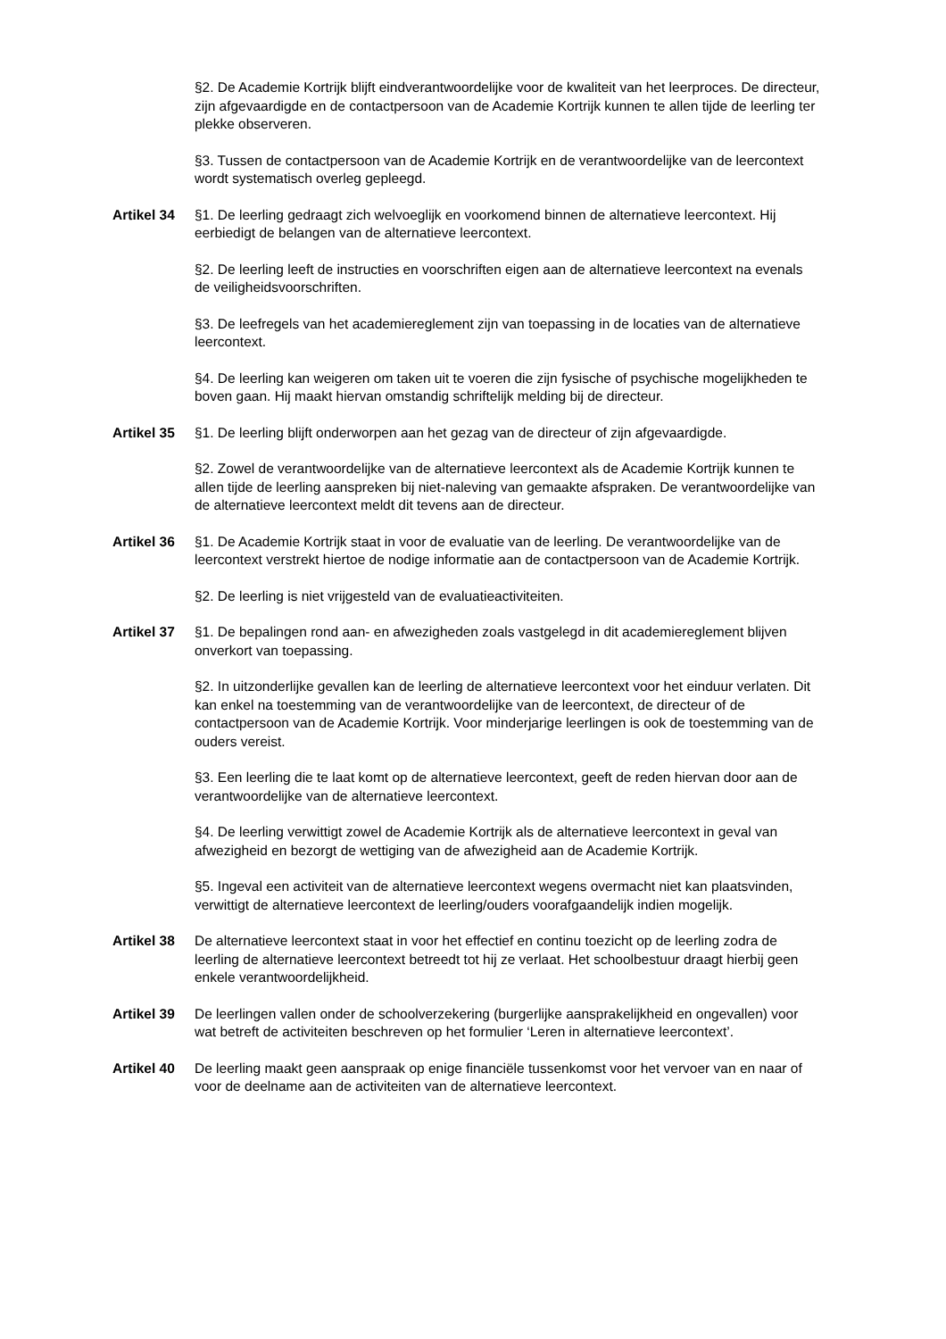§2. De Academie Kortrijk blijft eindverantwoordelijke voor de kwaliteit van het leerproces. De directeur, zijn afgevaardigde en de contactpersoon van de Academie Kortrijk kunnen te allen tijde de leerling ter plekke observeren.
§3. Tussen de contactpersoon van de Academie Kortrijk en de verantwoordelijke van de leercontext wordt systematisch overleg gepleegd.
Artikel 34
§1. De leerling gedraagt zich welvoeglijk en voorkomend binnen de alternatieve leercontext. Hij eerbiedigt de belangen van de alternatieve leercontext.
§2. De leerling leeft de instructies en voorschriften eigen aan de alternatieve leercontext na evenals de veiligheidsvoorschriften.
§3. De leefregels van het academiereglement zijn van toepassing in de locaties van de alternatieve leercontext.
§4. De leerling kan weigeren om taken uit te voeren die zijn fysische of psychische mogelijkheden te boven gaan. Hij maakt hiervan omstandig schriftelijk melding bij de directeur.
Artikel 35
§1. De leerling blijft onderworpen aan het gezag van de directeur of zijn afgevaardigde.
§2. Zowel de verantwoordelijke van de alternatieve leercontext als de Academie Kortrijk kunnen te allen tijde de leerling aanspreken bij niet-naleving van gemaakte afspraken. De verantwoordelijke van de alternatieve leercontext meldt dit tevens aan de directeur.
Artikel 36
§1. De Academie Kortrijk staat in voor de evaluatie van de leerling. De verantwoordelijke van de leercontext verstrekt hiertoe de nodige informatie aan de contactpersoon van de Academie Kortrijk.
§2. De leerling is niet vrijgesteld van de evaluatieactiviteiten.
Artikel 37
§1. De bepalingen rond aan- en afwezigheden zoals vastgelegd in dit academiereglement blijven onverkort van toepassing.
§2. In uitzonderlijke gevallen kan de leerling de alternatieve leercontext voor het einduur verlaten. Dit kan enkel na toestemming van de verantwoordelijke van de leercontext, de directeur of de contactpersoon van de Academie Kortrijk. Voor minderjarige leerlingen is ook de toestemming van de ouders vereist.
§3. Een leerling die te laat komt op de alternatieve leercontext, geeft de reden hiervan door aan de verantwoordelijke van de alternatieve leercontext.
§4. De leerling verwittigt zowel de Academie Kortrijk als de alternatieve leercontext in geval van afwezigheid en bezorgt de wettiging van de afwezigheid aan de Academie Kortrijk.
§5. Ingeval een activiteit van de alternatieve leercontext wegens overmacht niet kan plaatsvinden, verwittigt de alternatieve leercontext de leerling/ouders voorafgaandelijk indien mogelijk.
Artikel 38
De alternatieve leercontext staat in voor het effectief en continu toezicht op de leerling zodra de leerling de alternatieve leercontext betreedt tot hij ze verlaat. Het schoolbestuur draagt hierbij geen enkele verantwoordelijkheid.
Artikel 39
De leerlingen vallen onder de schoolverzekering (burgerlijke aansprakelijkheid en ongevallen) voor wat betreft de activiteiten beschreven op het formulier ‘Leren in alternatieve leercontext’.
Artikel 40
De leerling maakt geen aanspraak op enige financiële tussenkomst voor het vervoer van en naar of voor de deelname aan de activiteiten van de alternatieve leercontext.